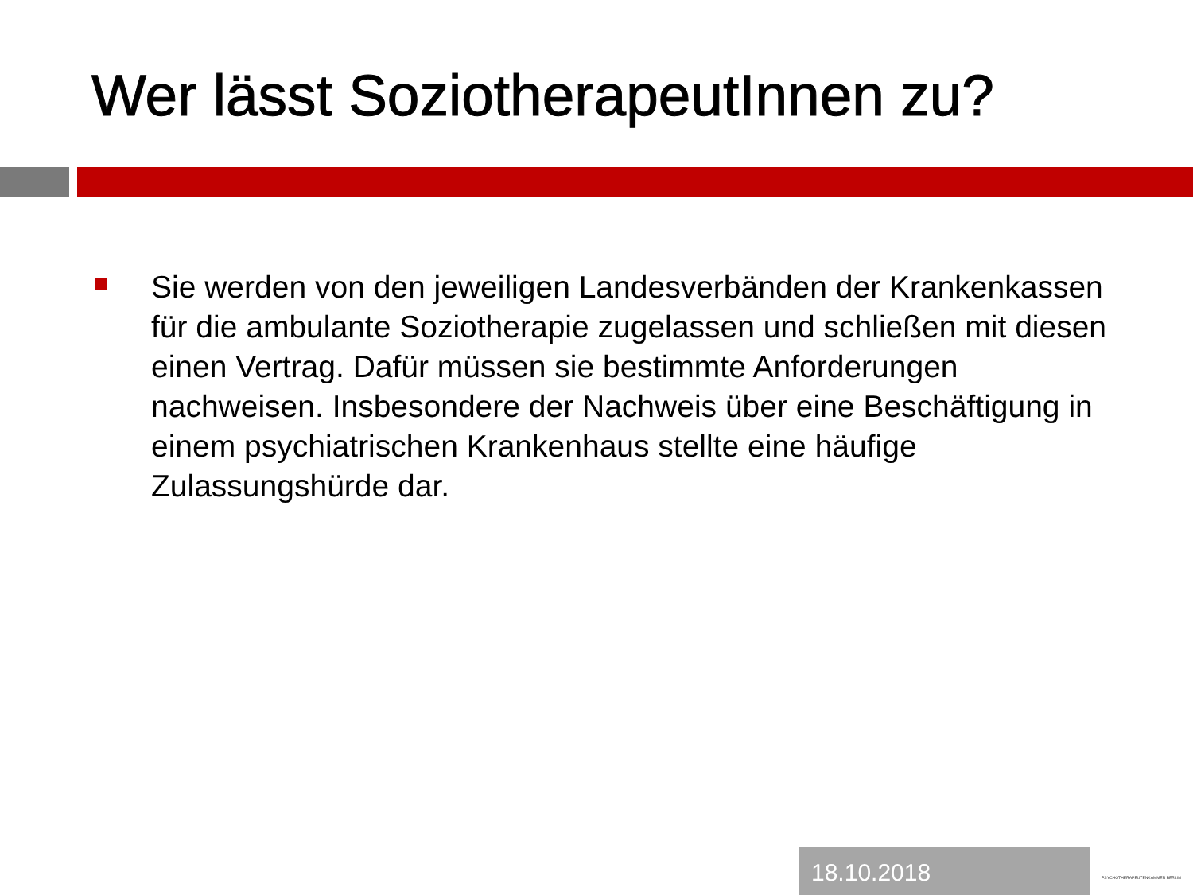Wer lässt SoziotherapeutInnen zu?
Sie werden von den jeweiligen Landesverbänden der Krankenkassen für die ambulante Soziotherapie zugelassen und schließen mit diesen einen Vertrag. Dafür müssen sie bestimmte Anforderungen nachweisen. Insbesondere der Nachweis über eine Beschäftigung in einem psychiatrischen Krankenhaus stellte eine häufige Zulassungshürde dar.
18.10.2018
PSYCHOTHERAPEUTENKAMMER BERLIN